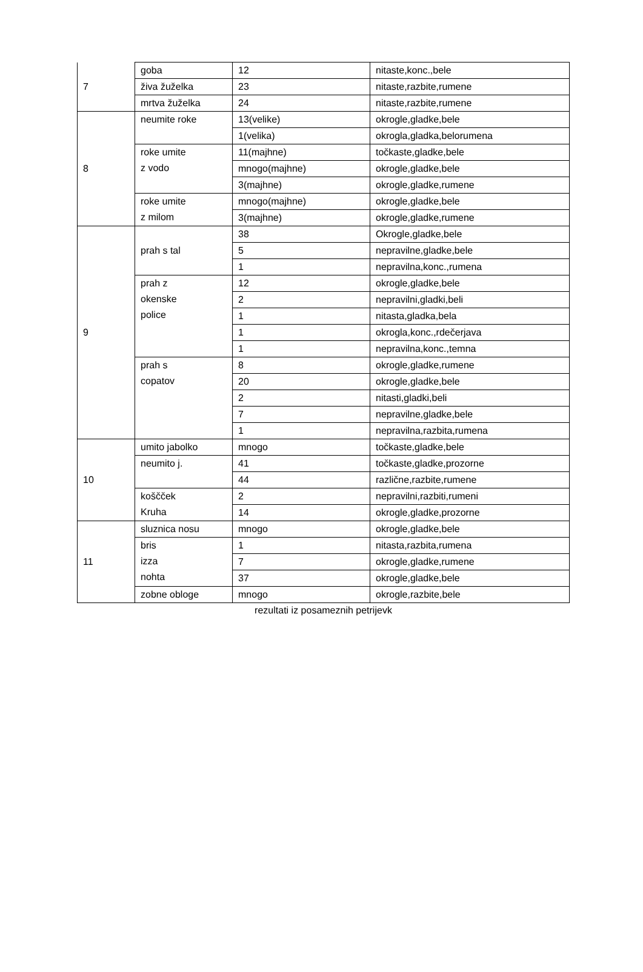| 7 | goba | 12 | nitaste,konc.,bele |
| | živa žuželka | 23 | nitaste,razbite,rumene |
| | mrtva žuželka | 24 | nitaste,razbite,rumene |
| 8 | neumite roke | 13(velike) | okrogle,gladke,bele |
| | | 1(velika) | okrogla,gladka,belorumena |
| | roke umite z vodo | 11(majhne) | točkaste,gladke,bele |
| | | mnogo(majhne) | okrogle,gladke,bele |
| | | 3(majhne) | okrogle,gladke,rumene |
| | roke umite z milom | mnogo(majhne) | okrogle,gladke,bele |
| | | 3(majhne) | okrogle,gladke,rumene |
| 9 | prah s tal | 38 | Okrogle,gladke,bele |
| | | 5 | nepravilne,gladke,bele |
| | | 1 | nepravilna,konc.,rumena |
| | prah z okenske police | 12 | okrogle,gladke,bele |
| | | 2 | nepravilni,gladki,beli |
| | | 1 | nitasta,gladka,bela |
| | | 1 | okrogla,konc.,rdečerjava |
| | | 1 | nepravilna,konc.,temna |
| | prah s copatov | 8 | okrogle,gladke,rumene |
| | | 20 | okrogle,gladke,bele |
| | | 2 | nitasti,gladki,beli |
| | | 7 | nepravilne,gladke,bele |
| | | 1 | nepravilna,razbita,rumena |
| 10 | umito jabolko | mnogo | točkaste,gladke,bele |
| | neumito j. | 41 | točkaste,gladke,prozorne |
| | | 44 | različne,razbite,rumene |
| | koščček Kruha | 2 | nepravilni,razbiti,rumeni |
| | | 14 | okrogle,gladke,prozorne |
| 11 | sluznica nosu | mnogo | okrogle,gladke,bele |
| | bris izza nohta | 1 | nitasta,razbita,rumena |
| | | 7 | okrogle,gladke,rumene |
| | | 37 | okrogle,gladke,bele |
| | zobne obloge | mnogo | okrogle,razbite,bele |
rezultati iz posameznih petrijevk